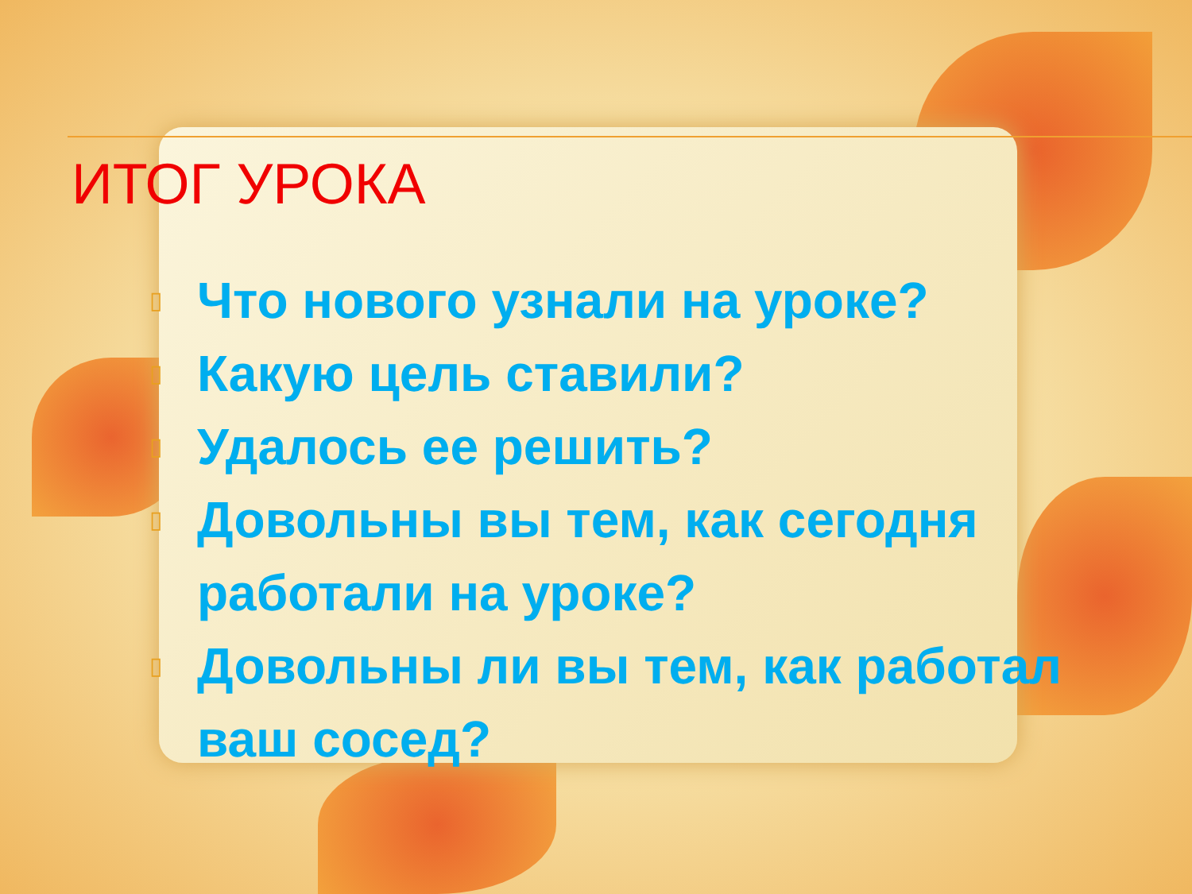ИТОГ УРОКА
▯ Что нового узнали на уроке?
▯ Какую цель ставили?
▯ Удалось ее решить?
▯ Довольны вы тем, как сегодня работали на уроке?
▯ Довольны ли вы тем, как работал ваш сосед?